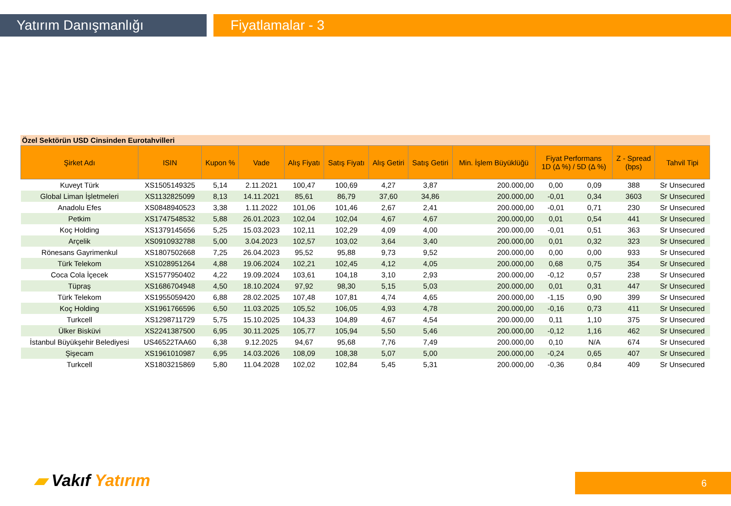Yatırım Danışmanlığı Fiyatlamalar - 3
Özel Sektörün USD Cinsinden Eurotahvilleri
| Şirket Adı | ISIN | Kupon % | Vade | Alış Fiyatı | Satış Fiyatı | Alış Getiri | Satış Getiri | Min. İşlem Büyüklüğü | Fiyat Performans 1D (Δ %) / 5D (Δ %) | | Z - Spread (bps) | Tahvil Tipi |
| --- | --- | --- | --- | --- | --- | --- | --- | --- | --- | --- | --- | --- |
| Kuveyt Türk | XS1505149325 | 5,14 | 2.11.2021 | 100,47 | 100,69 | 4,27 | 3,87 | 200.000,00 | 0,00 | 0,09 | 388 | Sr Unsecured |
| Global Liman İşletmeleri | XS1132825099 | 8,13 | 14.11.2021 | 85,61 | 86,79 | 37,60 | 34,86 | 200.000,00 | -0,01 | 0,34 | 3603 | Sr Unsecured |
| Anadolu Efes | XS0848940523 | 3,38 | 1.11.2022 | 101,06 | 101,46 | 2,67 | 2,41 | 200.000,00 | -0,01 | 0,71 | 230 | Sr Unsecured |
| Petkim | XS1747548532 | 5,88 | 26.01.2023 | 102,04 | 102,04 | 4,67 | 4,67 | 200.000,00 | 0,01 | 0,54 | 441 | Sr Unsecured |
| Koç Holding | XS1379145656 | 5,25 | 15.03.2023 | 102,11 | 102,29 | 4,09 | 4,00 | 200.000,00 | -0,01 | 0,51 | 363 | Sr Unsecured |
| Arçelik | XS0910932788 | 5,00 | 3.04.2023 | 102,57 | 103,02 | 3,64 | 3,40 | 200.000,00 | 0,01 | 0,32 | 323 | Sr Unsecured |
| Rönesans Gayrimenkul | XS1807502668 | 7,25 | 26.04.2023 | 95,52 | 95,88 | 9,73 | 9,52 | 200.000,00 | 0,00 | 0,00 | 933 | Sr Unsecured |
| Türk Telekom | XS1028951264 | 4,88 | 19.06.2024 | 102,21 | 102,45 | 4,12 | 4,05 | 200.000,00 | 0,68 | 0,75 | 354 | Sr Unsecured |
| Coca Cola İçecek | XS1577950402 | 4,22 | 19.09.2024 | 103,61 | 104,18 | 3,10 | 2,93 | 200.000,00 | -0,12 | 0,57 | 238 | Sr Unsecured |
| Tüpraş | XS1686704948 | 4,50 | 18.10.2024 | 97,92 | 98,30 | 5,15 | 5,03 | 200.000,00 | 0,01 | 0,31 | 447 | Sr Unsecured |
| Türk Telekom | XS1955059420 | 6,88 | 28.02.2025 | 107,48 | 107,81 | 4,74 | 4,65 | 200.000,00 | -1,15 | 0,90 | 399 | Sr Unsecured |
| Koç Holding | XS1961766596 | 6,50 | 11.03.2025 | 105,52 | 106,05 | 4,93 | 4,78 | 200.000,00 | -0,16 | 0,73 | 411 | Sr Unsecured |
| Turkcell | XS1298711729 | 5,75 | 15.10.2025 | 104,33 | 104,89 | 4,67 | 4,54 | 200.000,00 | 0,11 | 1,10 | 375 | Sr Unsecured |
| Ülker Bisküvi | XS2241387500 | 6,95 | 30.11.2025 | 105,77 | 105,94 | 5,50 | 5,46 | 200.000,00 | -0,12 | 1,16 | 462 | Sr Unsecured |
| İstanbul Büyükşehir Belediyesi | US46522TAA60 | 6,38 | 9.12.2025 | 94,67 | 95,68 | 7,76 | 7,49 | 200.000,00 | 0,10 | N/A | 674 | Sr Unsecured |
| Şişecam | XS1961010987 | 6,95 | 14.03.2026 | 108,09 | 108,38 | 5,07 | 5,00 | 200.000,00 | -0,24 | 0,65 | 407 | Sr Unsecured |
| Turkcell | XS1803215869 | 5,80 | 11.04.2028 | 102,02 | 102,84 | 5,45 | 5,31 | 200.000,00 | -0,36 | 0,84 | 409 | Sr Unsecured |
▰ Vakıf Yatırım 6